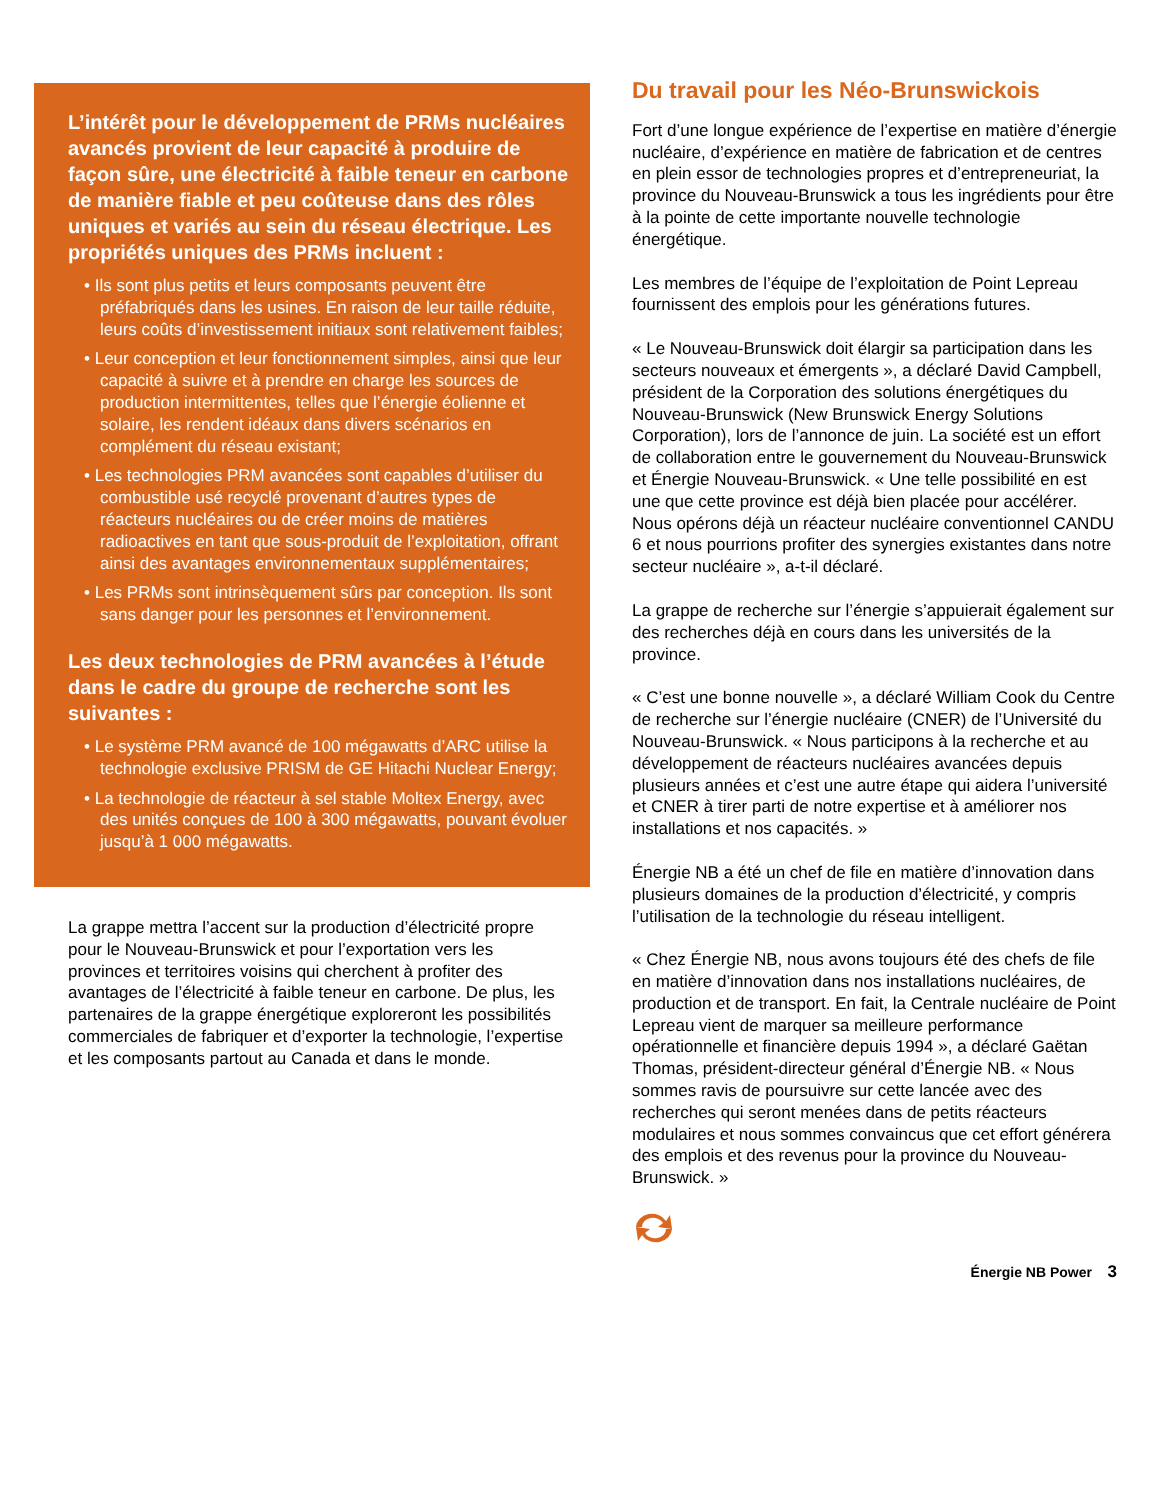L’intérêt pour le développement de PRMs nucléaires avancés provient de leur capacité à produire de façon sûre, une électricité à faible teneur en carbone de manière fiable et peu coûteuse dans des rôles uniques et variés au sein du réseau électrique. Les propriétés uniques des PRMs incluent :
• Ils sont plus petits et leurs composants peuvent être préfabriqués dans les usines. En raison de leur taille réduite, leurs coûts d’investissement initiaux sont relativement faibles;
• Leur conception et leur fonctionnement simples, ainsi que leur capacité à suivre et à prendre en charge les sources de production intermittentes, telles que l’énergie éolienne et solaire, les rendent idéaux dans divers scénarios en complément du réseau existant;
• Les technologies PRM avancées sont capables d’utiliser du combustible usé recyclé provenant d’autres types de réacteurs nucléaires ou de créer moins de matières radioactives en tant que sous-produit de l’exploitation, offrant ainsi des avantages environnementaux supplémentaires;
• Les PRMs sont intrinsèquement sûrs par conception. Ils sont sans danger pour les personnes et l’environnement.
Les deux technologies de PRM avancées à l’étude dans le cadre du groupe de recherche sont les suivantes :
• Le système PRM avancé de 100 mégawatts d’ARC utilise la technologie exclusive PRISM de GE Hitachi Nuclear Energy;
• La technologie de réacteur à sel stable Moltex Energy, avec des unités conçues de 100 à 300 mégawatts, pouvant évoluer jusqu’à 1 000 mégawatts.
La grappe mettra l’accent sur la production d’électricité propre pour le Nouveau-Brunswick et pour l’exportation vers les provinces et territoires voisins qui cherchent à profiter des avantages de l’électricité à faible teneur en carbone. De plus, les partenaires de la grappe énergétique exploreront les possibilités commerciales de fabriquer et d’exporter la technologie, l’expertise et les composants partout au Canada et dans le monde.
Du travail pour les Néo-Brunswickois
Fort d’une longue expérience de l’expertise en matière d’énergie nucléaire, d’expérience en matière de fabrication et de centres en plein essor de technologies propres et d’entrepreneuriat, la province du Nouveau-Brunswick a tous les ingrédients pour être à la pointe de cette importante nouvelle technologie énergétique.
Les membres de l’équipe de l’exploitation de Point Lepreau fournissent des emplois pour les générations futures.
« Le Nouveau-Brunswick doit élargir sa participation dans les secteurs nouveaux et émergents », a déclaré David Campbell, président de la Corporation des solutions énergétiques du Nouveau-Brunswick (New Brunswick Energy Solutions Corporation), lors de l’annonce de juin. La société est un effort de collaboration entre le gouvernement du Nouveau-Brunswick et Énergie Nouveau-Brunswick. « Une telle possibilité en est une que cette province est déjà bien placée pour accélérer. Nous opérons déjà un réacteur nucléaire conventionnel CANDU 6 et nous pourrions profiter des synergies existantes dans notre secteur nucléaire », a-t-il déclaré.
La grappe de recherche sur l’énergie s’appuierait également sur des recherches déjà en cours dans les universités de la province.
« C’est une bonne nouvelle », a déclaré William Cook du Centre de recherche sur l’énergie nucléaire (CNER) de l’Université du Nouveau-Brunswick. « Nous participons à la recherche et au développement de réacteurs nucléaires avancées depuis plusieurs années et c’est une autre étape qui aidera l’université et CNER à tirer parti de notre expertise et à améliorer nos installations et nos capacités. »
Énergie NB a été un chef de file en matière d’innovation dans plusieurs domaines de la production d’électricité, y compris l’utilisation de la technologie du réseau intelligent.
« Chez Énergie NB, nous avons toujours été des chefs de file en matière d’innovation dans nos installations nucléaires, de production et de transport. En fait, la Centrale nucléaire de Point Lepreau vient de marquer sa meilleure performance opérationnelle et financière depuis 1994 », a déclaré Gaëtan Thomas, président-directeur général d’Énergie NB. « Nous sommes ravis de poursuivre sur cette lancée avec des recherches qui seront menées dans de petits réacteurs modulaires et nous sommes convaincus que cet effort générera des emplois et des revenus pour la province du Nouveau-Brunswick. »
Énergie NB Power 3